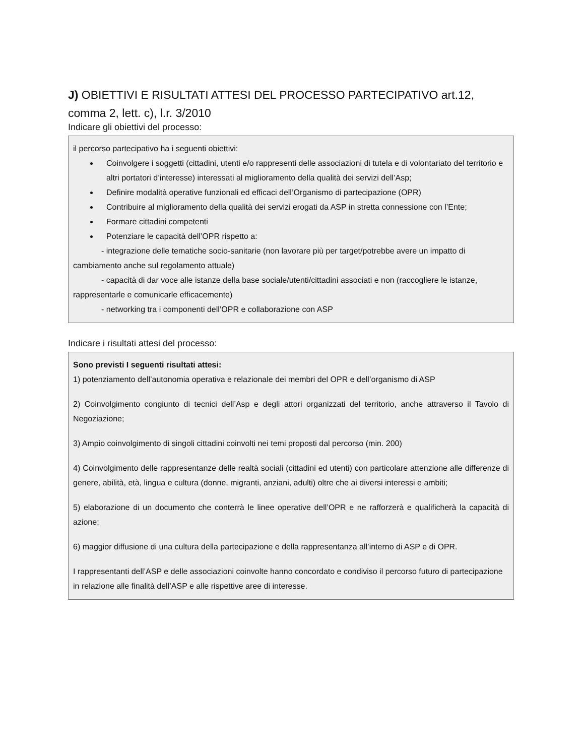J) OBIETTIVI E RISULTATI ATTESI DEL PROCESSO PARTECIPATIVO art.12, comma 2, lett. c), l.r. 3/2010
Indicare gli obiettivi del processo:
il percorso partecipativo ha i seguenti obiettivi:
Coinvolgere i soggetti (cittadini, utenti e/o rappresenti delle associazioni di tutela e di volontariato del territorio e altri portatori d’interesse) interessati al miglioramento della qualità dei servizi dell’Asp;
Definire modalità operative funzionali ed efficaci dell’Organismo di partecipazione (OPR)
Contribuire al miglioramento della qualità dei servizi erogati da ASP in stretta connessione con l’Ente;
Formare cittadini competenti
Potenziare le capacità dell’OPR rispetto a:
- integrazione delle tematiche socio-sanitarie (non lavorare più per target/potrebbe avere un impatto di cambiamento anche sul regolamento attuale)
- capacità di dar voce alle istanze della base sociale/utenti/cittadini associati e non (raccogliere le istanze, rappresentarle e comunicarle efficacemente)
- networking tra i componenti dell’OPR e collaborazione con ASP
Indicare i risultati attesi del processo:
Sono previsti I seguenti risultati attesi:
1) potenziamento dell’autonomia operativa e relazionale dei membri del OPR e dell’organismo di ASP
2) Coinvolgimento congiunto di tecnici dell’Asp e degli attori organizzati del territorio, anche attraverso il Tavolo di Negoziazione;
3) Ampio coinvolgimento di singoli cittadini coinvolti nei temi proposti dal percorso (min. 200)
4) Coinvolgimento delle rappresentanze delle realtà sociali (cittadini ed utenti) con particolare attenzione alle differenze di genere, abilità, età, lingua e cultura (donne, migranti, anziani, adulti) oltre che ai diversi interessi e ambiti;
5) elaborazione di un documento che conterrà le linee operative dell’OPR e ne rafforzerà e qualificherà la capacità di azione;
6) maggior diffusione di una cultura della partecipazione e della rappresentanza all’interno di ASP e di OPR.
I rappresentanti dell’ASP e delle associazioni coinvolte hanno concordato e condiviso il percorso futuro di partecipazione in relazione alle finalità dell’ASP e alle rispettive aree di interesse.